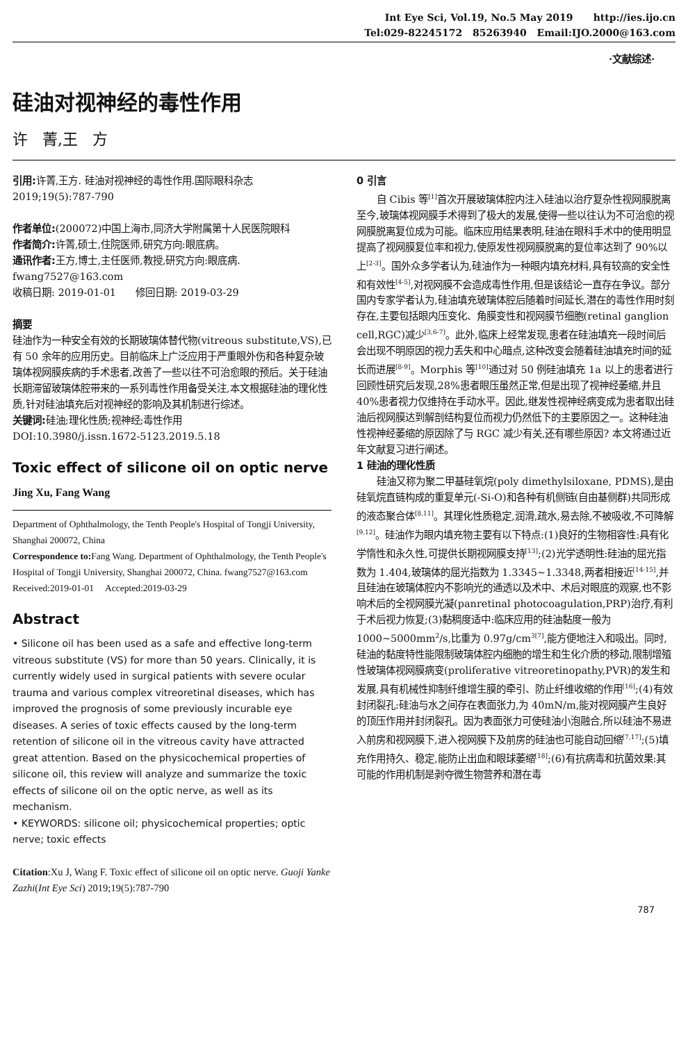Int Eye Sci, Vol.19, No.5 May 2019 http://ies.ijo.cn
Tel:029-82245172 85263940 Email:IJO.2000@163.com
·文献综述·
硅油对视神经的毒性作用
许 菁,王 方
引用: 许菁,王方. 硅油对视神经的毒性作用.国际眼科杂志 2019;19(5):787-790
作者单位:(200072)中国上海市,同济大学附属第十人民医院眼科
作者简介: 许菁,硕士,住院医师,研究方向:眼底病。
通讯作者: 王方,博士,主任医师,教授,研究方向:眼底病. fwang7527@163.com
收稿日期: 2019-01-01 修回日期: 2019-03-29
摘要
硅油作为一种安全有效的长期玻璃体替代物(vitreous substitute,VS),已有 50 余年的应用历史。目前临床上广泛应用于严重眼外伤和各种复杂玻璃体视网膜疾病的手术患者,改善了一些以往不可治愈眼的预后。关于硅油长期滞留玻璃体腔带来的一系列毒性作用备受关注,本文根据硅油的理化性质,针对硅油填充后对视神经的影响及其机制进行综述。
关键词: 硅油;理化性质;视神经;毒性作用
DOI:10.3980/j.issn.1672-5123.2019.5.18
Toxic effect of silicone oil on optic nerve
Jing Xu, Fang Wang
Department of Ophthalmology, the Tenth People's Hospital of Tongji University, Shanghai 200072, China
Correspondence to: Fang Wang. Department of Ophthalmology, the Tenth People's Hospital of Tongji University, Shanghai 200072, China. fwang7527@163.com
Received:2019-01-01 Accepted:2019-03-29
Abstract
• Silicone oil has been used as a safe and effective long-term vitreous substitute (VS) for more than 50 years. Clinically, it is currently widely used in surgical patients with severe ocular trauma and various complex vitreoretinal diseases, which has improved the prognosis of some previously incurable eye diseases. A series of toxic effects caused by the long-term retention of silicone oil in the vitreous cavity have attracted great attention. Based on the physicochemical properties of silicone oil, this review will analyze and summarize the toxic effects of silicone oil on the optic nerve, as well as its mechanism.
• KEYWORDS: silicone oil; physicochemical properties; optic nerve; toxic effects
Citation:Xu J, Wang F. Toxic effect of silicone oil on optic nerve. Guoji Yanke Zazhi(Int Eye Sci) 2019;19(5):787-790
0 引言
自 Cibis 等<sup>[1]</sup>首次开展玻璃体腔内注入硅油以治疗复杂性视网膜脱离至今,玻璃体视网膜手术得到了极大的发展,使得一些以往认为不可治愈的视网膜脱离复位成为可能。临床应用结果表明,硅油在眼科手术中的使用明显提高了视网膜复位率和视力,使原发性视网膜脱离的复位率达到了 90%以上<sup>[2-3]</sup>。国外众多学者认为,硅油作为一种眼内填充材料,具有较高的安全性和有效性<sup>[4-5]</sup>,对视网膜不会造成毒性作用,但是该结论一直存在争议。部分国内专家学者认为,硅油填充玻璃体腔后随着时间延长,潜在的毒性作用时刻存在,主要包括眼内压变化、角膜变性和视网膜节细胞(retinal ganglion cell,RGC)减少<sup>[3,6-7]</sup>。此外,临床上经常发现,患者在硅油填充一段时间后会出现不明原因的视力丢失和中心暗点,这种改变会随着硅油填充时间的延长而进展<sup>[8-9]</sup>。Morphis 等<sup>[10]</sup>通过对 50 例硅油填充 1a 以上的患者进行回顾性研究后发现,28%患者眼压虽然正常,但是出现了视神经萎缩,并且 40%患者视力仅维持在手动水平。因此,继发性视神经病变成为患者取出硅油后视网膜达到解剖结构复位而视力仍然低下的主要原因之一。这种硅油性视神经萎缩的原因除了与 RGC 减少有关,还有哪些原因? 本文将通过近年文献复习进行阐述。
1 硅油的理化性质
硅油又称为聚二甲基硅氧烷(poly dimethylsiloxane, PDMS),是由硅氧烷直链构成的重复单元(-Si-O)和各种有机侧链(自由基侧群)共同形成的液态聚合体<sup>[8,11]</sup>。其理化性质稳定,润滑,疏水,易去除,不被吸收,不可降解<sup>[9,12]</sup>。硅油作为眼内填充物主要有以下特点:(1)良好的生物相容性:具有化学惰性和永久性,可提供长期视网膜支持<sup>[13]</sup>;(2)光学透明性:硅油的屈光指数为 1.404,玻璃体的屈光指数为 1.3345~1.3348,两者相接近<sup>[14-15]</sup>,并且硅油在玻璃体腔内不影响光的通透以及术中、术后对眼底的观察,也不影响术后的全视网膜光凝(panretinal photocoagulation,PRP)治疗,有利于术后视力恢复;(3)黏稠度适中:临床应用的硅油黏度一般为 1000~5000mm<sup>2</sup>/s,比重为 0.97g/cm<sup>3[7]</sup>,能方便地注入和吸出。同时,硅油的黏度特性能限制玻璃体腔内细胞的增生和生化介质的移动,限制增殖性玻璃体视网膜病变(proliferative vitreoretinopathy,PVR)的发生和发展,具有机械性抑制纤维增生膜的牵引、防止纤维收缩的作用<sup>[16]</sup>;(4)有效封闭裂孔:硅油与水之间存在表面张力,为 40mN/m,能对视网膜产生良好的顶压作用并封闭裂孔。因为表面张力可使硅油小泡融合,所以硅油不易进入前房和视网膜下,进入视网膜下及前房的硅油也可能自动回缩<sup>[7,17]</sup>;(5)填充作用持久、稳定,能防止出血和眼球萎缩<sup>[18]</sup>;(6)有抗病毒和抗菌效果:其可能的作用机制是剥夺微生物营养和潜在毒
787